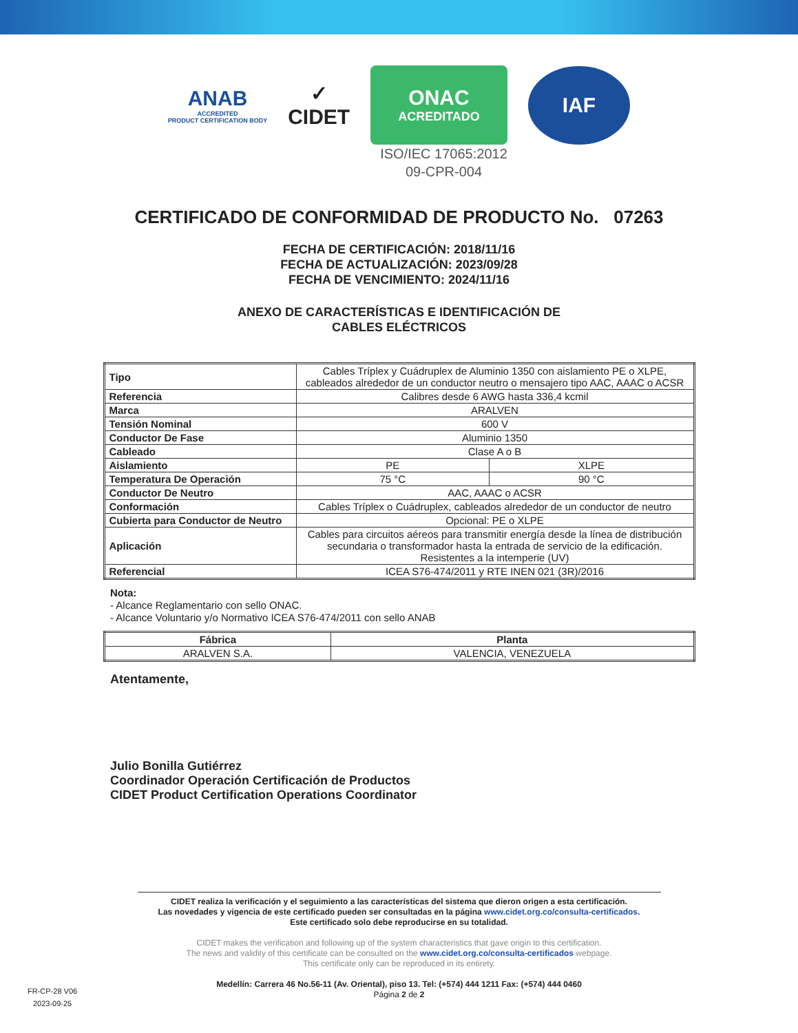ANAB
ACCREDITED
PRODUCT CERTIFICATION BODY
✓
CIDET
ONAC
ACREDITADO
IAF
ISO/IEC 17065:2012
09-CPR-004
CERTIFICADO DE CONFORMIDAD DE PRODUCTO No. 07263
FECHA DE CERTIFICACIÓN: 2018/11/16
FECHA DE ACTUALIZACIÓN: 2023/09/28
FECHA DE VENCIMIENTO: 2024/11/16
ANEXO DE CARACTERÍSTICAS E IDENTIFICACIÓN DE
CABLES ELÉCTRICOS
| Tipo | Cables Tríplex y Cuádruplex de Aluminio 1350 con aislamiento PE o XLPE, cableados alrededor de un conductor neutro o mensajero tipo AAC, AAAC o ACSR | |
| Referencia | Calibres desde 6 AWG hasta 336,4 kcmil | |
| Marca | ARALVEN | |
| Tensión Nominal | 600 V | |
| Conductor De Fase | Aluminio 1350 | |
| Cableado | Clase A o B | |
| Aislamiento | PE | XLPE |
| Temperatura De Operación | 75 °C | 90 °C |
| Conductor De Neutro | AAC, AAAC o ACSR | |
| Conformación | Cables Tríplex o Cuádruplex, cableados alrededor de un conductor de neutro | |
| Cubierta para Conductor de Neutro | Opcional: PE o XLPE | |
| Aplicación | Cables para circuitos aéreos para transmitir energía desde la línea de distribución secundaria o transformador hasta la entrada de servicio de la edificación. Resistentes a la intemperie (UV) | |
| Referencial | ICEA S76-474/2011 y RTE INEN 021 (3R)/2016 | |
Nota:
- Alcance Reglamentario con sello ONAC.
- Alcance Voluntario y/o Normativo ICEA S76-474/2011 con sello ANAB
| Fábrica | Planta |
| --- | --- |
| ARALVEN S.A. | VALENCIA, VENEZUELA |
Atentamente,
Julio Bonilla Gutiérrez
Coordinador Operación Certificación de Productos
CIDET Product Certification Operations Coordinator
CIDET realiza la verificación y el seguimiento a las características del sistema que dieron origen a esta certificación.
Las novedades y vigencia de este certificado pueden ser consultadas en la página www.cidet.org.co/consulta-certificados.
Este certificado solo debe reproducirse en su totalidad.
CIDET makes the verification and following up of the system characteristics that gave origin to this certification.
The news and validity of this certificate can be consulted on the www.cidet.org.co/consulta-certificados webpage.
This certificate only can be reproduced in its entirety.
Medellín: Carrera 46 No.56-11 (Av. Oriental), piso 13. Tel: (+574) 444 1211 Fax: (+574) 444 0460
Página 2 de 2
FR-CP-28 V06
2023-09-25